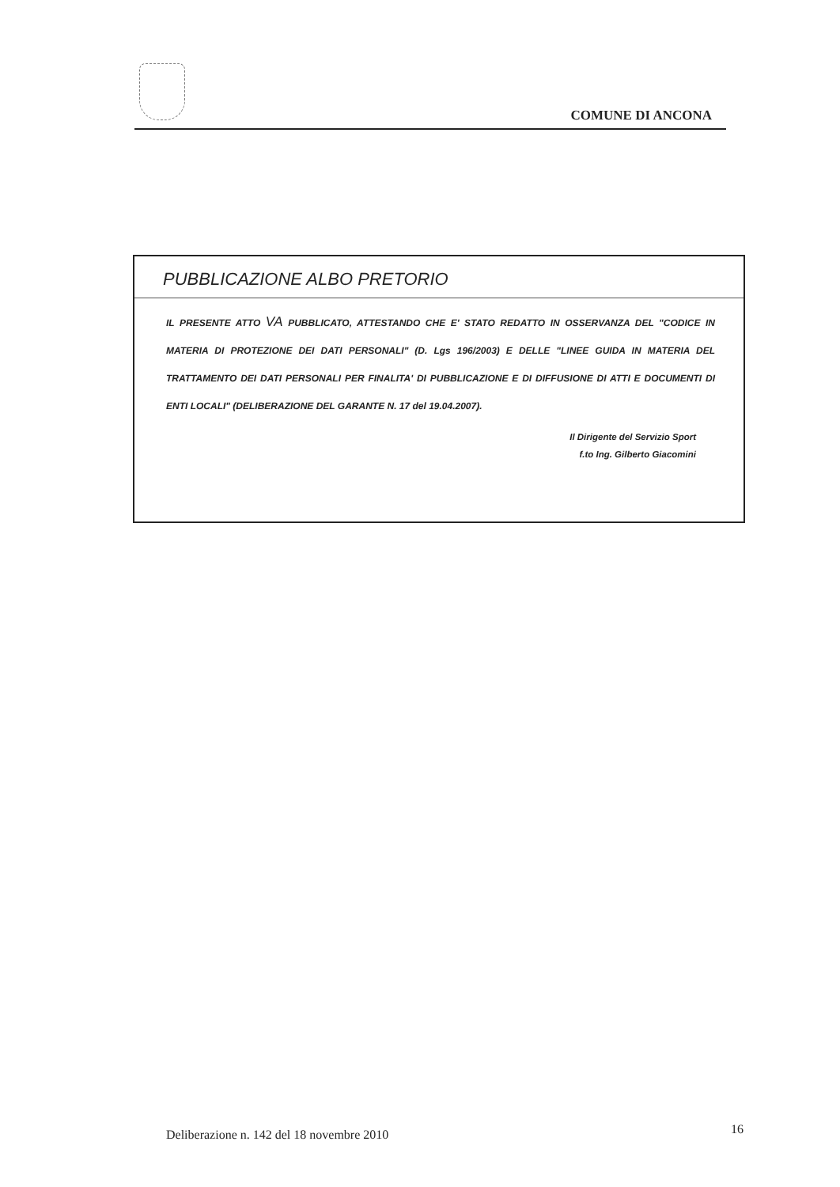COMUNE DI ANCONA
PUBBLICAZIONE ALBO PRETORIO
IL PRESENTE ATTO VA PUBBLICATO, ATTESTANDO CHE E' STATO REDATTO IN OSSERVANZA DEL "CODICE IN MATERIA DI PROTEZIONE DEI DATI PERSONALI" (D. Lgs 196/2003) E DELLE "LINEE GUIDA IN MATERIA DEL TRATTAMENTO DEI DATI PERSONALI PER FINALITA' DI PUBBLICAZIONE E DI DIFFUSIONE DI ATTI E DOCUMENTI DI ENTI LOCALI" (DELIBERAZIONE DEL GARANTE N. 17 del 19.04.2007).
Il Dirigente del Servizio Sport
f.to Ing. Gilberto Giacomini
Deliberazione n. 142 del 18 novembre 2010
16